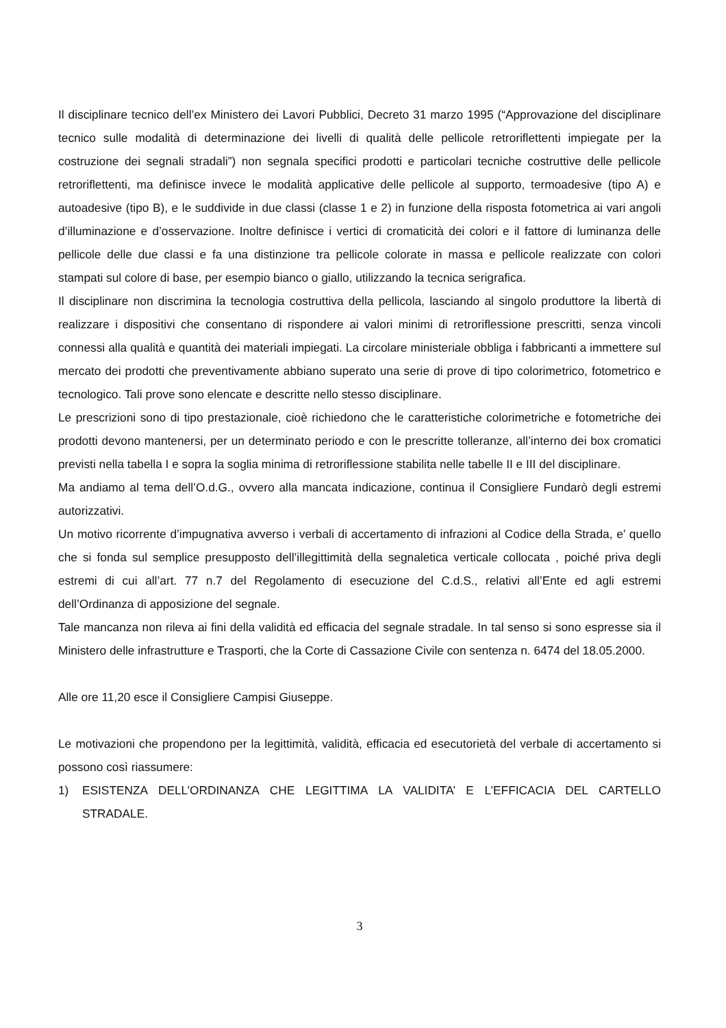Il disciplinare tecnico dell’ex Ministero dei Lavori Pubblici, Decreto 31 marzo 1995 (“Approvazione del disciplinare tecnico sulle modalità di determinazione dei livelli di qualità delle pellicole retroriflettenti impiegate per la costruzione dei segnali stradali”) non segnala specifici prodotti e particolari tecniche costruttive delle pellicole retroriflettenti, ma definisce invece le modalità applicative delle pellicole al supporto, termoadesive (tipo A) e autoadesive (tipo B), e le suddivide in due classi (classe 1 e 2) in funzione della risposta fotometrica ai vari angoli d’illuminazione e d’osservazione. Inoltre definisce i vertici di cromaticità dei colori e il fattore di luminanza delle pellicole delle due classi e fa una distinzione tra pellicole colorate in massa e pellicole realizzate con colori stampati sul colore di base, per esempio bianco o giallo, utilizzando la tecnica serigrafica.
Il disciplinare non discrimina la tecnologia costruttiva della pellicola, lasciando al singolo produttore la libertà di realizzare i dispositivi che consentano di rispondere ai valori minimi di retroriflessione prescritti, senza vincoli connessi alla qualità e quantità dei materiali impiegati. La circolare ministeriale obbliga i fabbricanti a immettere sul mercato dei prodotti che preventivamente abbiano superato una serie di prove di tipo colorimetrico, fotometrico e tecnologico. Tali prove sono elencate e descritte nello stesso disciplinare.
Le prescrizioni sono di tipo prestazionale, cioè richiedono che le caratteristiche colorimetriche e fotometriche dei prodotti devono mantenersi, per un determinato periodo e con le prescritte tolleranze, all’interno dei box cromatici previsti nella tabella I e sopra la soglia minima di retroriflessione stabilita nelle tabelle II e III del disciplinare.
Ma andiamo al tema dell’O.d.G., ovvero alla mancata indicazione, continua il Consigliere Fundarò degli estremi autorizzativi.
Un motivo ricorrente d’impugnativa avverso i verbali di accertamento di infrazioni al Codice della Strada, e’ quello che si fonda sul semplice presupposto dell’illegittimità della segnaletica verticale collocata , poiché priva degli estremi di cui all’art. 77 n.7 del Regolamento di esecuzione del C.d.S., relativi all’Ente ed agli estremi dell’Ordinanza di apposizione del segnale.
Tale mancanza non rileva ai fini della validità ed efficacia del segnale stradale. In tal senso si sono espresse sia il Ministero delle infrastrutture e Trasporti, che la Corte di Cassazione Civile con sentenza n. 6474 del 18.05.2000.
Alle ore 11,20 esce il Consigliere Campisi Giuseppe.
Le motivazioni che propendono per la legittimità, validità, efficacia ed esecutorietà del verbale di accertamento si possono così riassumere:
1) ESISTENZA DELL’ORDINANZA CHE LEGITTIMA LA VALIDITA’ E L’EFFICACIA DEL CARTELLO STRADALE.
3